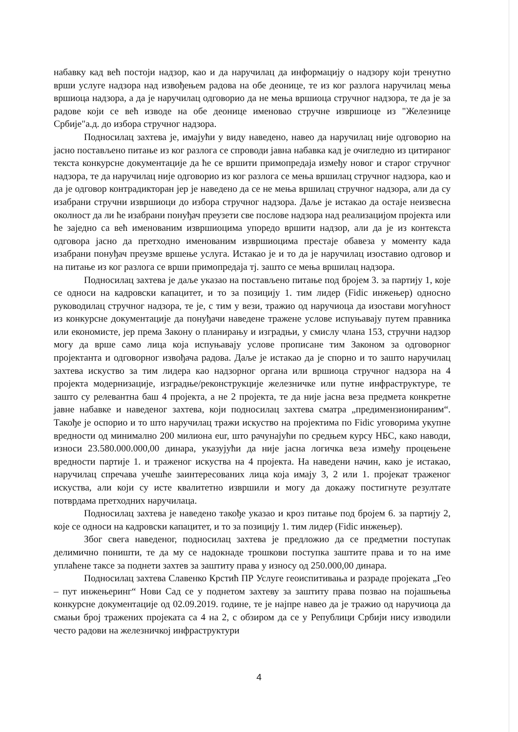набавку кад већ постоји надзор, као и да наручилац да информацију о надзору који тренутно врши услуге надзора над извођењем радова на обе деонице, те из ког разлога наручилац мења вршиоца надзора, а да је наручилац одговорио да не мења вршиоца стручног надзора, те да је за радове који се већ изводе на обе деонице именовао стручне извршиоце из "Железнице Србије"а.д. до избора стручног надзора.
Подносилац захтева је, имајући у виду наведено, навео да наручилац није одговорио на јасно постављено питање из ког разлога се спроводи јавна набавка кад је очигледно из цитираног текста конкурсне документације да ће се вршити примопредаја између новог и старог стручног надзора, те да наручилац није одговорио из ког разлога се мења вршилац стручног надзора, као и да је одговор контрадикторан јер је наведено да се не мења вршилац стручног надзора, али да су изабрани стручни извршиоци до избора стручног надзора. Даље је истакао да остаје неизвесна околност да ли ће изабрани понуђач преузети све послове надзора над реализацијом пројекта или ће заједно са већ именованим извршиоцима упоредо вршити надзор, али да је из контекста одговора јасно да претходно именованим извршиоцима престаје обавеза у моменту када изабрани понуђач преузме вршење услуга. Истакао је и то да је наручилац изоставио одговор и на питање из ког разлога се врши примопредаја тј. зашто се мења вршилац надзора.
Подносилац захтева је даље указао на постављено питање под бројем 3. за партију 1, које се односи на кадровски капацитет, и то за позицију 1. тим лидер (Fidic инжењер) односно руководилац стручног надзора, те је, с тим у вези, тражио од наручиоца да изостави могућност из конкурсне документације да понуђачи наведене тражене услове испуњавају путем правника или економисте, јер према Закону о планирању и изградњи, у смислу члана 153, стручни надзор могу да врше само лица која испуњавају услове прописане тим Законом за одговорног пројектанта и одговорног извођача радова. Даље је истакао да је спорно и то зашто наручилац захтева искуство за тим лидера као надзорног органа или вршиоца стручног надзора на 4 пројекта модернизације, изградње/реконструкције железничке или путне инфраструктуре, те зашто су релевантна баш 4 пројекта, а не 2 пројекта, те да није јасна веза предмета конкретне јавне набавке и наведеног захтева, који подносилац захтева сматра „предимензионираним“. Такође је оспорио и то што наручилац тражи искуство на пројектима по Fidic уговорима укупне вредности од минимално 200 милиона eur, што рачунајући по средњем курсу НБС, како наводи, износи 23.580.000.000,00 динара, указујући да није јасна логичка веза између процењене вредности партије 1. и траженог искуства на 4 пројекта. На наведени начин, како је истакао, наручилац спречава учешће заинтересованих лица која имају 3, 2 или 1. пројекат траженог искуства, али који су исте квалитетно извршили и могу да докажу постигнуте резултате потврдама претходних наручилаца.
Подносилац захтева је наведено такође указао и кроз питање под бројем 6. за партију 2, које се односи на кадровски капацитет, и то за позицију 1. тим лидер (Fidic инжењер).
Због свега наведеног, подносилац захтева је предложио да се предметни поступак делимично поништи, те да му се надокнаде трошкови поступка заштите права и то на име уплаћене таксе за поднети захтев за заштиту права у износу од 250.000,00 динара.
Подносилац захтева Славенко Крстић ПР Услуге геоиспитивања и разраде пројеката „Гео – пут инжењеринг“ Нови Сад се у поднетом захтеву за заштиту права позвао на појашњења конкурсне документације од 02.09.2019. године, те је најпре навео да је тражио од наручиоца да смањи број тражених пројеката са 4 на 2, с обзиром да се у Републици Србији нису изводили често радови на железничкој инфраструктури
4